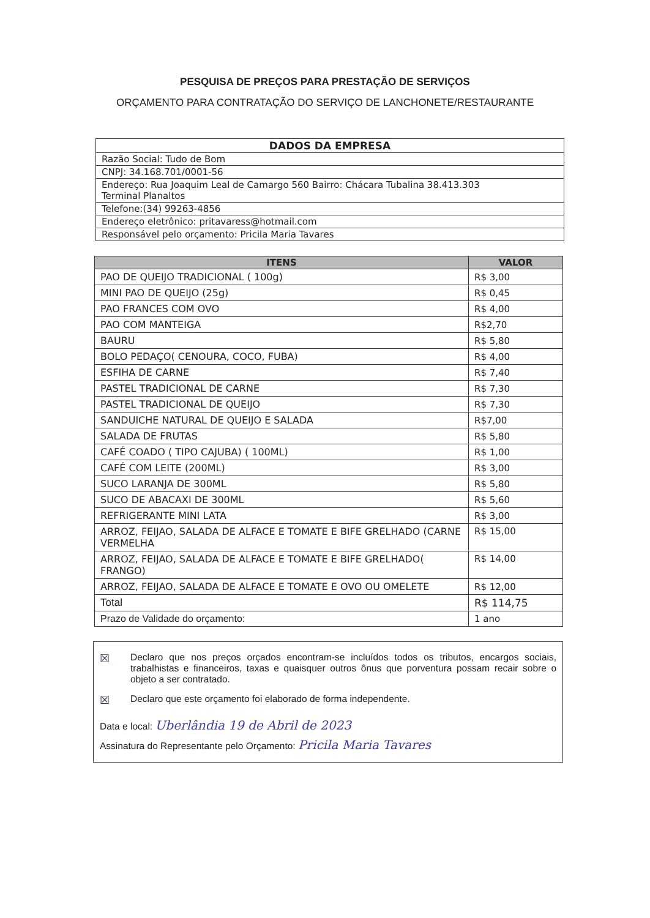PESQUISA DE PREÇOS PARA PRESTAÇÃO DE SERVIÇOS
ORÇAMENTO PARA CONTRATAÇÃO DO SERVIÇO DE LANCHONETE/RESTAURANTE
| DADOS DA EMPRESA |
| --- |
| Razão Social: Tudo de Bom |
| CNPJ: 34.168.701/0001-56 |
| Endereço: Rua Joaquim Leal de Camargo 560 Bairro: Chácara Tubalina 38.413.303 Terminal Planaltos |
| Telefone:(34) 99263-4856 |
| Endereço eletrônico: pritavaress@hotmail.com |
| Responsável pelo orçamento: Pricila Maria Tavares |
| ITENS | VALOR |
| --- | --- |
| PAO DE QUEIJO TRADICIONAL ( 100g) | R$ 3,00 |
| MINI PAO DE QUEIJO (25g) | R$ 0,45 |
| PAO FRANCES COM OVO | R$ 4,00 |
| PAO COM MANTEIGA | R$2,70 |
| BAURU | R$ 5,80 |
| BOLO PEDAÇO( CENOURA, COCO, FUBA) | R$ 4,00 |
| ESFIHA DE CARNE | R$ 7,40 |
| PASTEL TRADICIONAL DE CARNE | R$ 7,30 |
| PASTEL TRADICIONAL DE QUEIJO | R$ 7,30 |
| SANDUICHE NATURAL DE QUEIJO E SALADA | R$7,00 |
| SALADA DE FRUTAS | R$ 5,80 |
| CAFÉ COADO ( TIPO CAJUBA) ( 100ML) | R$ 1,00 |
| CAFÉ COM LEITE (200ML) | R$ 3,00 |
| SUCO LARANJA DE 300ML | R$ 5,80 |
| SUCO DE ABACAXI DE 300ML | R$ 5,60 |
| REFRIGERANTE MINI LATA | R$ 3,00 |
| ARROZ, FEIJAO, SALADA DE ALFACE E TOMATE E BIFE GRELHADO (CARNE VERMELHA | R$ 15,00 |
| ARROZ, FEIJAO, SALADA DE ALFACE E TOMATE E BIFE GRELHADO( FRANGO) | R$ 14,00 |
| ARROZ, FEIJAO, SALADA DE ALFACE E TOMATE E OVO OU OMELETE | R$ 12,00 |
| Total | R$ 114,75 |
| Prazo de Validade do orçamento: | 1 ano |
☒ Declaro que nos preços orçados encontram-se incluídos todos os tributos, encargos sociais, trabalhistas e financeiros, taxas e quaisquer outros ônus que porventura possam recair sobre o objeto a ser contratado.
☒ Declaro que este orçamento foi elaborado de forma independente.
Data e local: Uberlândia 19 de Abril de 2023
Assinatura do Representante pelo Orçamento: Pricila Maria Tavares